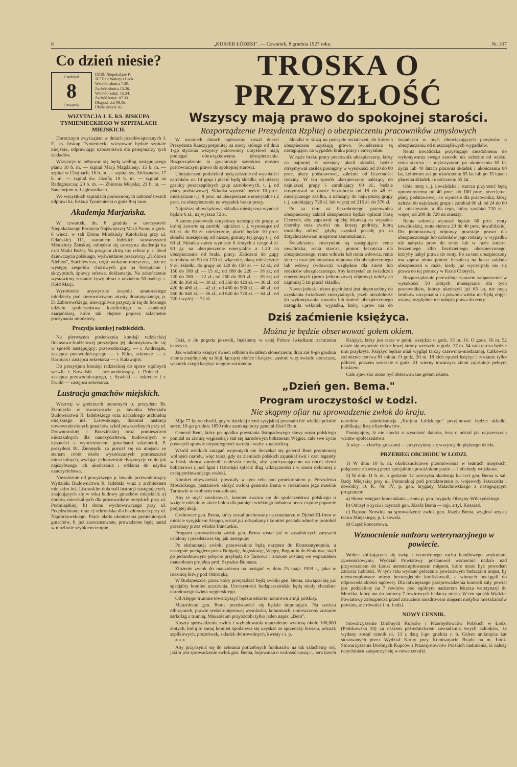6 „KURJER ŁÓDZKI". — Czwartek, 8 grudnia 1927 roku. Nr. 337
Co dzień niesie?
Grudzień
8
Czwartek
DZIŚ: Niepokalane P.
JUTRO: Walerji i Leok.
Wschód słońca 7.30.
Zachód słońca 15.26.
Wschód księż. 15.24.
Zachód księż. 07.33.
Długość dni 08.16.
Ubyło dnia 8.36.
WIZYTACJA J. E. KS. BISKUPA TYMIENIECKIEGO W SZPITALACH MIEJSKICH.
Dorocznym zwyczajem w dniach przedświątecznych J. E. ks. biskup Tymieniecki wizytować będzie szpitale miejskie, odprawiając nabożeństwa dla pensjonarzy tych zakładów.
Wizytacje te odbywać się będą według następującego planu 10 b. m. — szpital Marji Magdaleny; 15 b. m. — szpital w Chojnach; 16 b. m. — szpital św. Aleksandra; 17 b. m. — szpital św. Józefa; 19 b. m. — szpital na Radogoszczu; 20 b. m. — Zbiornia Miejska; 21 b. m. — Sanatorjum w Łagiewnikach.
We wszystkich szpitalach pomienionych nabożeństwach odprawi ks. biskup Tymieniecki o godz 8-ej rano.
Akademja Marjańska.
W czwartek, dn. 8 grudnia w uroczystość Niepokalanego Poczęcia Najświętszej Marji Panny o godz. 6 wiecz. w sali Domu Młodzieży Katolickiej przy ul. Gdańskiej 111, staraniem łódzkich stowarzyszeń Młodzieży Żeńskiej, odbędzie się uroczysta akademja ku czci Matki Bożej. Na program złożą się: referat p. t. Ideał dziewczęcia polskiego, wyświetlanie przezroczy „Królowa Niebios", Stachlewicza, część wokalno-muzyczna, jako to: występy zespołów chórowych gra na fortepianie i skrzypcach, śpiewy solowe, deklamacje. Na zakończenie wystawiony zostanie żywy obraz z udziałem 50 osób p. t. Hołd Marji.
Wyrobienie artystyczne zespołu amatorskiego młodzieży pod kierownictwem artysty dramatycznego, p. D. Zaborowskiego, niewątpliwie przyczyni się do licznego udziału społeczeństwa katolickiego w akademji marjańskiej, które tak chętnie popiera szlachetne poczynania młodzieży.
Prezydja komisyj radzieckich.
Na pierwszem posiedzeniu komisji radzieckiej finansowo-budżetowej prezydjum jej ukonstytuowało się w sposób następujący: przewodniczący — r. Andrzejak, zastępca przewodniczącego — r. Klim, sekretarz — r. Hartman i zastępca sekretarza — r. Kaławajtis.
Do prezydjum komisji radzieckiej do spraw ogólnych weszli: r. Kowalski — przewodniczący, r. Dolecki — zastępca przewodniczącego, r. Sawicki — sekretarz i r. Ewald — zastępca sekretarza.
Lustracja gmachów miejskich.
Wczoraj w godzinach porannych p. prezydent Br. Ziemięcki w towarzystwie p. ławnika Wydziału Budownictwa R. Izdebskiego oraz naczelnego architekta miejskiego inż. Lisowskiego, dokonał lustracji nowowzniesionych gmachów szkół powszechnych przy ul. Drewnowskiej i Brzezińskiej oraz pomieszczeń mieszkalnych dla nauczycielstwa, budowanych w łączności z wymienionemi gmachami szkolnemi. P. prezydent Br. Ziemięcki za poznał się na miejscu ze stanem robót około wykończanych pomieszczeń mieszkalnych, wydając jednocześnie dyspozycje co do jak najszybszego ich ukończenia i oddania do użytku nauczycielstwa.
Niezależnie od powyższego p. ławnik przewodniczący Wydziału Budownictwa R. Izdebski wraz z architektem miejskim inż. Lisowskim dokonali lustracji następujących, znajdujących się w toku budowy gmachów miejskich: a) domów mieszkalnych dla pracowników miejskich przy ul. Podmiejskiej; b) domu wychowawczego przy ul. Przędzalnianej oraz c) schroniska dla bezdomnych przy ul. Napiórkowskiego. Prace około ukończenia pomienionych gmachów, b. już zaawansowane, prowadzone będą nadal w możliwie szybkiem tempie.
TROSKA O PRZYSZŁOŚĆ
Wszyscy mają prawo do spokojnej starości.
Rozporządzenie Prezydenta Rzplitej o ubezpieczeniu pracowników umysłowych
W ostatnich dniach ogłoszony został dekret Prezydenta Rzeczypospolitej na mocy którego od dnia 1-go stycznia wszyscy pracownicy umysłowi mają podlegać obowiązkowemu ubezpieczeniu. Rozporządzenie to gwarantuje szerokim masom pracowniczym prawo do spokojnej starości.
Ubezpieczeni podzieleni będą zależnie od wysokości zarobków na 14 grup i płacić będą składki. od niższej granicy poszczególnych grup zarobkowych, t. j. od płacy podstawowej. Składka wynosić będzie 10 proc. miesięcznie t. j. 8 proc. na ubezpieczenie emerytalne i 2 proc. na ubezpieczenie na wypadek braku pracy.
Najniższa obowiązkowa składka miesięczna wynosić będzie 6 zł., najwyższa 72 zł.
A zatem pracownik umysłowy należący do grupy, w której zawarte są zarobki najniższe t. j. wynoszące od 60 zł. do 90 zł. miesięcznie, płacić będzie 10 proc. składki miesięcznej od niższej granicy tej grupy t. j. od 60 zł. Składka zatem wyniesie 6 złotych z czego 4 zł. 80 gr. na ubezpieczenie emerytalne a 1.20 na ubezpieczenie od braku pracy. Zaliczeni do gupy zarobków od 90 do 120 zł. włącznie, płacą miesięcznie 9 zł. składki, do grupy od 120 do 150 zł. — 12 zł.; od 150 do 180 zł. — 15 zł.; od 180 do 220 — 18 zł.; od 220 do 260 — 22 zł.; od 260 do 300 zł. — 26 zł.; od 300 do 360 zł. — 30 zł.; od 360 do 420 zł. — 36 zł.; od 420 do 480 zł. — 42 zł.; od 480 do 560 zł. — 48 zł.; od 560 do 640 zł. — 56 zł.; od 640 do 720 zł. — 64 zł.; od 720 i wyżej — 72 zł.
Składki te służą na pokrycie świadczeń, do których ubezpieczeni uzyskują prawo. Świadczenia są następujące: na wypadek braku pracy i emerytalne.
W razie braku pracy pracownik ubezpieczony, który co najmniej 6 miesięcy płacił składki, będzie otrzymywał zasiłek pieniężny w wysokości od 30 do 80 proc. płacy podstawowej, zależnie od liczebności rodziny. W ten sposób ubezpieczony należący do najniższej grupy i zarabiający 60 zł., będzie otrzymywał w czasie bezrobocia od 18 do 48 zł. miesięcznego zasiłku, a należący do najwyższej grupy t. j. zarabiający 720 zł. lub więcej od 216 zł. do 576 zł.
Po za tem za bezrobotnego pracownika ubezpieczony zakład ubezpieczeń będzie opłacał Kasę Chorych, aby zapewnić opiekę lekarską na wypadek choroby oraz zwróci mu koszty podróży, którą musiałby odbyć, gdyby uzyskał posadę po za dotychczasowem miejscem zamieszkania.
Świadczenia emerytalne są następujące: renta inwalidzka, renta starcza, pomoc lecznicza dla ubezpieczonego, renta wdowia lub renta wdowca, renta sieroca oraz jednorazowa odprawa dla ubezpieczonego lub wdowy (wdowca) względnie dla sierot lub rodziców ubezpieczonego. Aby korzystać ze świadczeń emerytalnych (prócz jednorazowej odprawy) należy co najmniej 5 lat płacić składki.
Nawet jednak i okres pięcioletni jest niepotrzebny do uzyskania świadczeń emerytalnych, jeżeli niezdolność do wykonywania zawodu lub śmierć ubezpieczonego nastąpiła wskutek wypadku, który upraw nia do świadczeń w myśl obowiązujących przepisów o ubezpieczeniu od nieszczęśliwych wypadków.
Renta inwalidzka przysługuje niezdolnemu do wykonywania swego zawodu nie zależnie od wieku; renta starcza — mężczyznom po ukończeniu 65 lat życia lub 40 latach płacenia składek i ukończeniu 60 lat, kobietom zaś po ukończeniu 65 lat lub po 35 latach płacenia składek i ukończeniu 55 lat.
Obie renty t. j. inwalidzka i starcza przynosić będą uprawnionemu od 40 proc. do 100 proc. przeciętnej płacy podstawowej, co wyniesie dla pracownika, który należał do najniższej grupy i zarabiał 60 zł. od 24 do 60 zł. miesięcznie, a dla tego, który zarabiał 720 zł. i więcej od 288 do 720 na miesiąc.
Renta wdowia wynosić będzie 60 proc. renty inwalidzkiej, renta sieroca 20 do 40 proc. inwalidzkiej. Do jednorazowej odprawy powstaje prawo dla ubezpieczonego lub członków jego rodziny w wypadku nie nabycia praw do renty lub w razie śmierci bezżennego albo bezdzietnego ubezpieczonego, któryby nabył prawa do renty. Po za tem ubezpieczony ma zapew niona pomoc leczniczą na koszt zakładu ubezpieczeń w razie, kiedy już wyczerpały mu się prawa do tej pomocy w Kasie Chorych.
Rozporządzenie przewiduje zarazem zaopatrzenie w wysokości 50 złotych miesięcznie dla tych pracowników, którzy ukończyli już 65 lat, nie mają środków utrzymania i z powodu wieku nie będą objęci ustawą względnie nie nabędą prawa do renty.
Dziś zaćmienie księżyca.
Można je będzie obserwować gołem okiem.
Dziś, o ile pogoda pozwoli, będziemy w całej Polsce świadkami zaćmienia księżyca.
Jak wiadomo księżyc świeci odbitem światłem słonecznem; dnia zaś 8-go grudnia ziemia znajduje się na linji, łączącej słońce i księżyc, zasłoni więc światło słoneczne, wskutek czego księżyc ulegnie zaćmieniu.
Księżyc, który jest teraz w pełni, wzejdzie o godz. 15 m. 16. O godz. 16 m. 52 ukaże się wyraźnie cień z lewej strony wreszcie o godz. 17 m. 54 cała tarcza będzie nim przykryta. Księżyc będzie miał wygląd tarczy czerwono-miedzianej. Całkowite zaćmienie potrwa 81 minut. O godz. 20 m. 18 cień opuści księżyc i zostanie tylko półcień, poczem wreszcie o godz. 21 wierny towarzysz ziemi zajaśnieje pełnym blaskiem.
Całe zjawisko może być obserwowane gołem okiem.
„Dzień gen. Bema."
Program uroczystości w Łodzi.
Nie skąpmy ofiar na sprowadzenie zwłok do kraju.
Mija 77 lat od chwili, gdy w dalekiej ziemi syryjskiej przestało bić wielkie polskie serce. 10-go grudnia 1850 roku zamknął oczy generał Józef Bem.
Generał Bem, który po upadku powstania listopadowego sławę oręża polskiego poniósł na ziemię węgierską i stał się narodowym bohaterem Węgier, całe swe życie poświęcił sprawie niepodległości narodu i walce z najeźdźcą.
Wśród wielkich zmagań wojennych nie doczekał się generał Bem promiennej wolności narodu, więc teraz, gdy na ziemiach polskich zajaśniał świt i czar legendy w blask słońca zamienił, nadeszła chwila, aby spoczywającemu na obcej ziemi bohaterowi z pod Igań i Ostrołęki spłacić dług wdzięczności i w ziemi rodzinnej z czcią pochować jego zwłoki.
Komitet obywatelski, powstały w tym celu pod protektoratem p. Prezydenta Mościckiego, postanowił złożyć zwłoki generała Bema w rodzinnem jego mieście Tarnowie w osobnem mauzoleum.
Aby te myśl zrealizować, komitet zwraca się do społeczeństwa polskiego o wzięcie udziału w akcie hołdu dla pamięci wielkiego bohatera przez czynne poparcie podjętej akcji.
Grobowiec gen. Bema, który został pochowany na cmentarzu w Djebel-El-Irem w mieście syryjskiem Aleppo, został już odszukany i komitet posiada odnośny protokół przesłany przez władze francuskie.
Program sprowadzenia zwłok gen. Bema został już w zasadniczych zarysach ustalony i przedstawia się, jak następuje:
Po ekshumacji zwłoki przewiezione będą okrętem do Konstantynopola, a następnie pociągiem przez Bułgarję, Jugosławję, Węgry, Bogumin do Krakowa, skąd po jednodniowym pobycie przybędą do Tarnowa i złożone zostaną we wspaniałem mauzoleum projektu prof. Szyszko-Bohusza.
Złożenie zwłok do mauzoleum na nastąpić w dniu 25 maja 1928 r., jako w rocznicę bitwy pod Ostrołęką.
W Budapeszcie, przez który przejeżdżać będą zwłoki gen. Bema, zawiązał się już specjalny komitet uczczenia. Uroczystości budapeszteńskie będą miały charakter narodowego święta węgierskiego.
Od Aleppo trumnie towarzyszyć będzie eskorta honorowa armji polskiej.
Mauzoleum gen. Bema przedstawiać się będzie imponująco. Na sześciu olbrzymich, prawie sześcio-piętrowej wysokości, kolumnach, umieszczony zostanie sarkofag z trumną. Mauzoleum przyozdobi tylko jeden napis: „Bem".
Koszty sprowadzenia zwłok i wybudowania mauzoleum wyniosą około 100,000 złotych, którą to sumę komitet spodziewa się uzyskać ze sprzedaży broszur, odznak szpilkowych, pocztówek, składek dobrowolnych, kwesty i t. p.
* * *
Aby przyczynić się do zebrania potrzebnych funduszów na tak szlachetny cel, jakim jest sprowadzenie zwłok gen. Bema, bojownika o wolność naszą i ...tera trzech narodów — administracja „Kurjera Łódzkiego" przyjmować będzie składki, publikując listę ofiarodawców.
Pamiętajmy, iż nie chodzi o wysokość datków, lecz o udział jak najszerszych warstw społeczeństwa.
A więc — choćby groszami — przyczyńmy się wszyscy do pięknego dzieła.
PRZEBIEG OBCHODU W ŁODZI.
1) W dniu 10 b. m. okolicznościowe przemówienia w teatrach miejskich, połączone z kwestą przez specjalnie upoważnione panie — i obchody wojskowe.
2) W dniu 11 b. m. o godzinie 12 uroczysta akademja ku czci gen. Bema w sali Rady Miejskiej przy ul. Pomorskiej pod protektoratem p. wojewody Jaszczołta i dowódcy O. K. Nr. IV, p. gen. brygady Małachowskiego z następującym programem:
a) Słowo wstępne komendanta ...zonu p. gen. brygady Olszyny-Wilczyńskiego.
b) Odczyt o życiu i czynach gen. Józefa Bema — mjr. artyl. Koszard.
c) Rapsod Norwida na sprowadzenie zwłok gen. Józefa Bema, wygłosi artysta teatru Miejskiego, p. Lisowski.
d) Część koncertowa.
Wzmocnienie nadzoru weterynaryjnego w powiecie.
Wobec zbliżających się świąt i wzmożonego ruchu handlowego artykułami żywnościowymi, Wydział Powiatowy postanowił wzmocnić nadzór nad przywożonem do Łodzi nieostemplowanem mięsem, które może być powodem zatrucia ludności. W tym celu wydano polecenie powiatowym badaczom mięsa, by nieostemplowane mięso bezwzględnie konfiskowali, a winnych pociągali do odpowiedzialności sądowej. Dla łatwiejszego przeprowadzenia kontroli cały powiat jest podzielony na 7 rewirów pod ogólnym nadzorem lekarza weterynarji dr. Mercika, który ma do pomocy 7 rewirowych badaczy mięsa. W ten sposób Wydział Powiatowy zabezpiecza przed zatruciem niezdrowem mięsem nietylko mieszkańców powiatu, ale również i m. Łodzi.
NOWY CENNIK.
Stowarzyszenie Drobnych Kupców i Przemysłowców Polskich w Łodzi (Piotrkowska 34) za naszem pośrednictwem zawiadamia swych członków, że wydany został cennik nr. 13 z datą 1-go grudnia r. b. Celem uniknięcia kar stosowanych przez Wydział Karny przy Komisarjacie Rządu na m. Łódź. Stowarzyszenie Drobnych Kupców i Przemysłowców Polskich nadmienia, iż należy natychmiast zaopatrzyć się w nowe cenniki.